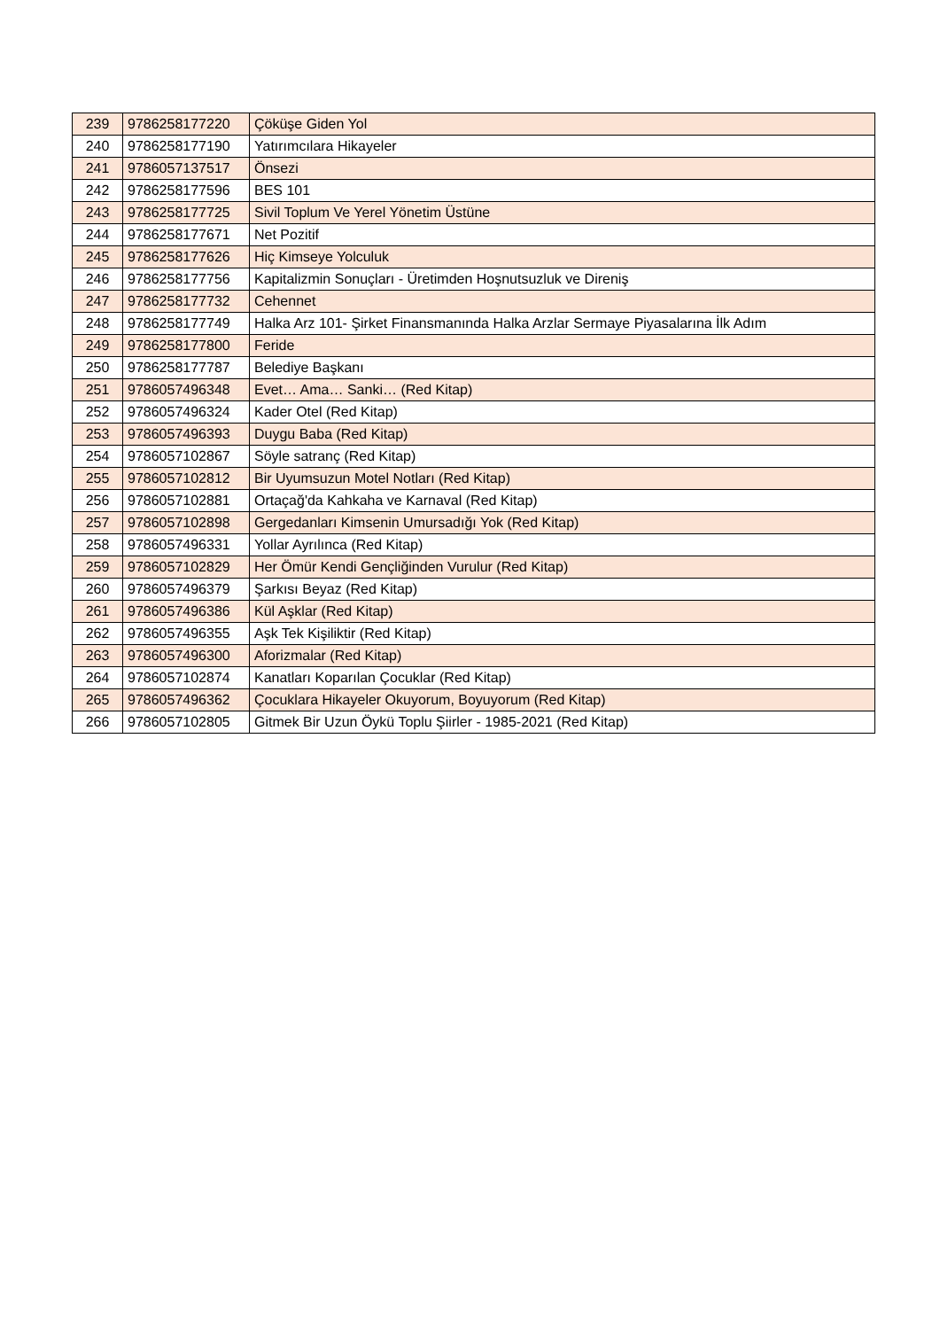| 239 | 9786258177220 | Çöküşe Giden Yol |
| 240 | 9786258177190 | Yatırımcılara Hikayeler |
| 241 | 9786057137517 | Önsezi |
| 242 | 9786258177596 | BES 101 |
| 243 | 9786258177725 | Sivil Toplum Ve Yerel Yönetim Üstüne |
| 244 | 9786258177671 | Net Pozitif |
| 245 | 9786258177626 | Hiç Kimseye Yolculuk |
| 246 | 9786258177756 | Kapitalizmin Sonuçları - Üretimden Hoşnutsuzluk ve Direniş |
| 247 | 9786258177732 | Cehennet |
| 248 | 9786258177749 | Halka Arz 101- Şirket Finansmanında Halka Arzlar Sermaye Piyasalarına İlk Adım |
| 249 | 9786258177800 | Feride |
| 250 | 9786258177787 | Belediye Başkanı |
| 251 | 9786057496348 | Evet… Ama… Sanki… (Red Kitap) |
| 252 | 9786057496324 | Kader Otel (Red Kitap) |
| 253 | 9786057496393 | Duygu Baba (Red Kitap) |
| 254 | 9786057102867 | Söyle satranç (Red Kitap) |
| 255 | 9786057102812 | Bir Uyumsuzun Motel Notları (Red Kitap) |
| 256 | 9786057102881 | Ortaçağ'da Kahkaha ve Karnaval (Red Kitap) |
| 257 | 9786057102898 | Gergedanları Kimsenin Umursadığı Yok (Red Kitap) |
| 258 | 9786057496331 | Yollar Ayrılınca (Red Kitap) |
| 259 | 9786057102829 | Her Ömür Kendi Gençliğinden Vurulur (Red Kitap) |
| 260 | 9786057496379 | Şarkısı Beyaz (Red Kitap) |
| 261 | 9786057496386 | Kül Aşklar (Red Kitap) |
| 262 | 9786057496355 | Aşk Tek Kişiliktir (Red Kitap) |
| 263 | 9786057496300 | Aforizmalar (Red Kitap) |
| 264 | 9786057102874 | Kanatları Koparılan Çocuklar (Red Kitap) |
| 265 | 9786057496362 | Çocuklara Hikayeler Okuyorum, Boyuyorum (Red Kitap) |
| 266 | 9786057102805 | Gitmek Bir Uzun Öykü Toplu Şiirler - 1985-2021 (Red Kitap) |